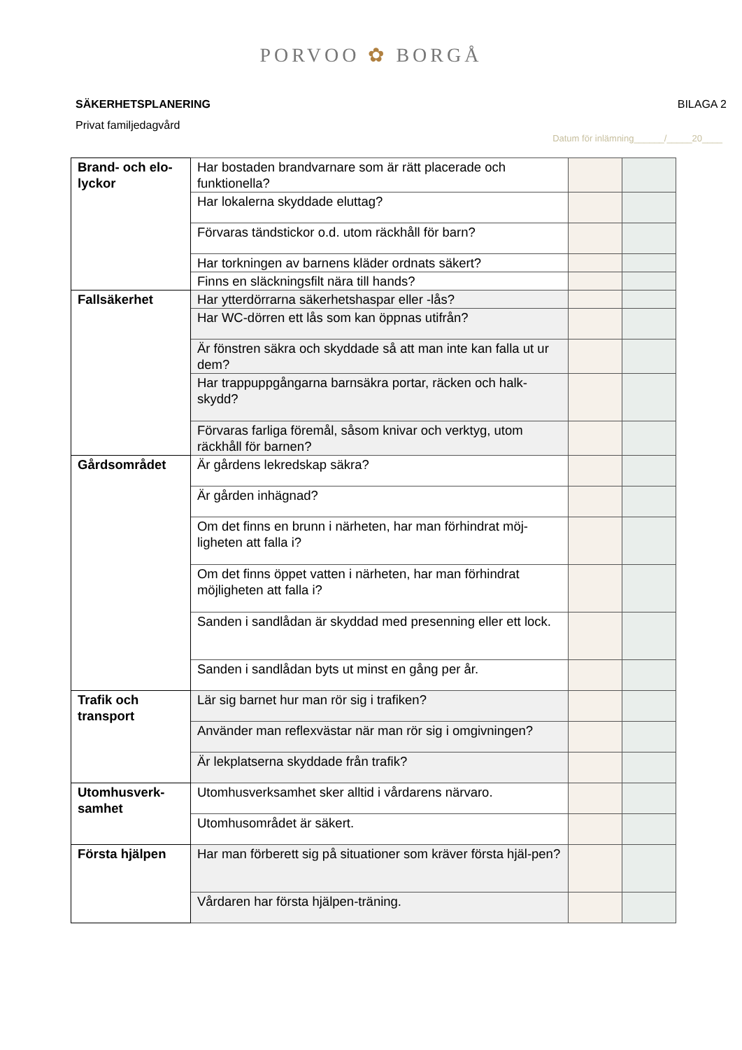PORVOO ✿ BORGÅ
SÄKERHETSPLANERING BILAGA 2
Privat familjedagvård
Datum för inlämning______/_____20____
| Brand- och elo-lyckor | Har bostaden brandvarnare som är rätt placerade och funktionella? | | |
| | Har lokalerna skyddade eluttag? | | |
| | Förvaras tändstickor o.d. utom räckhåll för barn? | | |
| | Har torkningen av barnens kläder ordnats säkert? | | |
| | Finns en släckningsfilt nära till hands? | | |
| Fallsäkerhet | Har ytterdörrarna säkerhetshaspar eller -lås? | | |
| | Har WC-dörren ett lås som kan öppnas utifrån? | | |
| | Är fönstren säkra och skyddade så att man inte kan falla ut ur dem? | | |
| | Har trappuppgångarna barnsäkra portar, räcken och halk-skydd? | | |
| | Förvaras farliga föremål, såsom knivar och verktyg, utom räckhåll för barnen? | | |
| Gårdsområdet | Är gårdens lekredskap säkra? | | |
| | Är gården inhägnad? | | |
| | Om det finns en brunn i närheten, har man förhindrat möj-ligheten att falla i? | | |
| | Om det finns öppet vatten i närheten, har man förhindrat möjligheten att falla i? | | |
| | Sanden i sandlådan är skyddad med presenning eller ett lock. | | |
| | Sanden i sandlådan byts ut minst en gång per år. | | |
| Trafik och transport | Lär sig barnet hur man rör sig i trafiken? | | |
| | Använder man reflexvästar när man rör sig i omgivningen? | | |
| | Är lekplatserna skyddade från trafik? | | |
| Utomhusverk-samhet | Utomhusverksamhet sker alltid i vårdarens närvaro. | | |
| | Utomhusområdet är säkert. | | |
| Första hjälpen | Har man förberett sig på situationer som kräver första hjäl-pen? | | |
| | Vårdaren har första hjälpen-träning. | | |